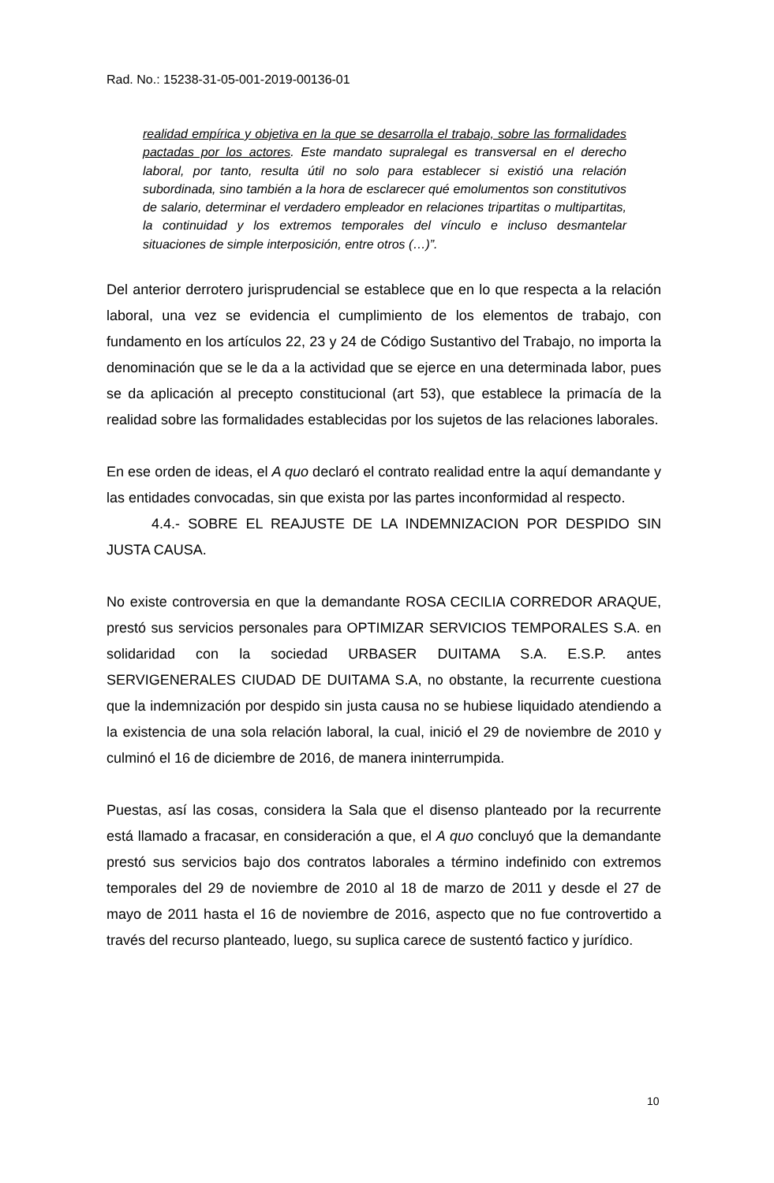Rad. No.: 15238-31-05-001-2019-00136-01
realidad empírica y objetiva en la que se desarrolla el trabajo, sobre las formalidades pactadas por los actores. Este mandato supralegal es transversal en el derecho laboral, por tanto, resulta útil no solo para establecer si existió una relación subordinada, sino también a la hora de esclarecer qué emolumentos son constitutivos de salario, determinar el verdadero empleador en relaciones tripartitas o multipartitas, la continuidad y los extremos temporales del vínculo e incluso desmantelar situaciones de simple interposición, entre otros (…)”.
Del anterior derrotero jurisprudencial se establece que en lo que respecta a la relación laboral, una vez se evidencia el cumplimiento de los elementos de trabajo, con fundamento en los artículos 22, 23 y 24 de Código Sustantivo del Trabajo, no importa la denominación que se le da a la actividad que se ejerce en una determinada labor, pues se da aplicación al precepto constitucional (art 53), que establece la primacía de la realidad sobre las formalidades establecidas por los sujetos de las relaciones laborales.
En ese orden de ideas, el A quo declaró el contrato realidad entre la aquí demandante y las entidades convocadas, sin que exista por las partes inconformidad al respecto.
4.4.- SOBRE EL REAJUSTE DE LA INDEMNIZACION POR DESPIDO SIN JUSTA CAUSA.
No existe controversia en que la demandante ROSA CECILIA CORREDOR ARAQUE, prestó sus servicios personales para OPTIMIZAR SERVICIOS TEMPORALES S.A. en solidaridad con la sociedad URBASER DUITAMA S.A. E.S.P. antes SERVIGENERALES CIUDAD DE DUITAMA S.A, no obstante, la recurrente cuestiona que la indemnización por despido sin justa causa no se hubiese liquidado atendiendo a la existencia de una sola relación laboral, la cual, inició el 29 de noviembre de 2010 y culminó el 16 de diciembre de 2016, de manera ininterrumpida.
Puestas, así las cosas, considera la Sala que el disenso planteado por la recurrente está llamado a fracasar, en consideración a que, el A quo concluyó que la demandante prestó sus servicios bajo dos contratos laborales a término indefinido con extremos temporales del 29 de noviembre de 2010 al 18 de marzo de 2011 y desde el 27 de mayo de 2011 hasta el 16 de noviembre de 2016, aspecto que no fue controvertido a través del recurso planteado, luego, su suplica carece de sustentó factico y jurídico.
10